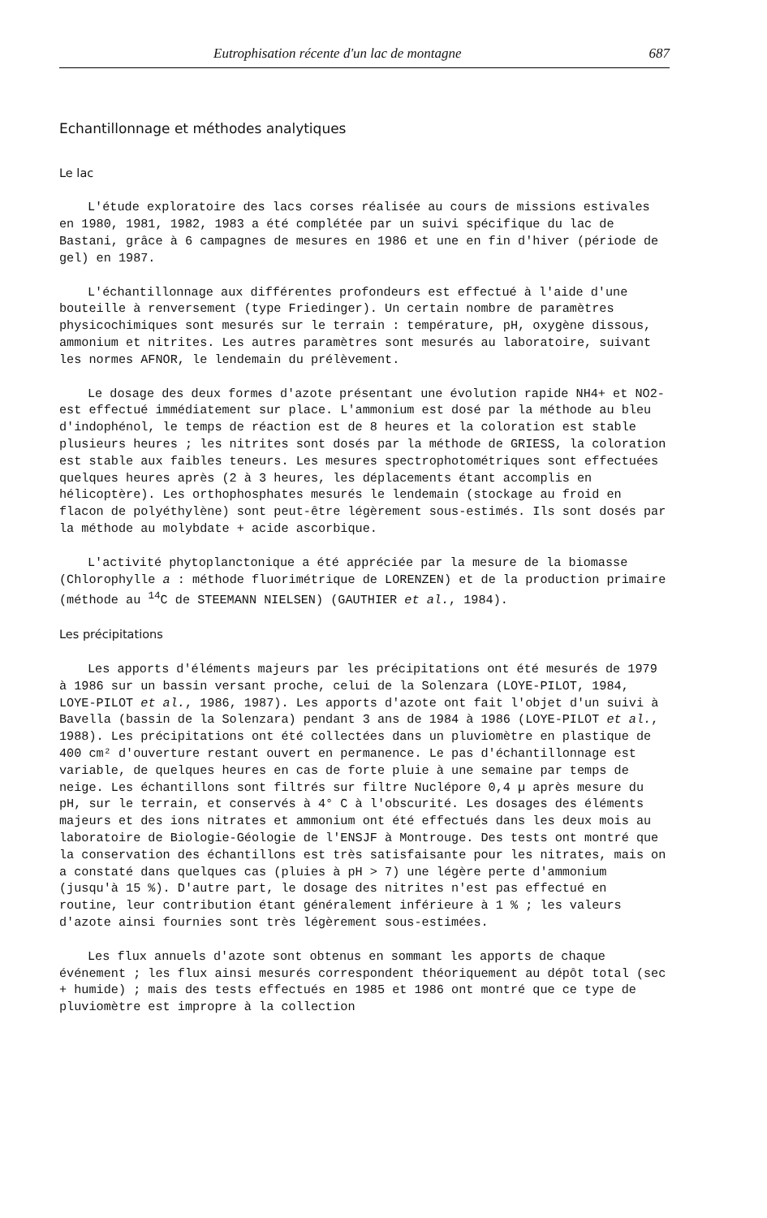Eutrophisation récente d'un lac de montagne 687
Echantillonnage et méthodes analytiques
Le lac
L'étude exploratoire des lacs corses réalisée au cours de missions estivales en 1980, 1981, 1982, 1983 a été complétée par un suivi spécifique du lac de Bastani, grâce à 6 campagnes de mesures en 1986 et une en fin d'hiver (période de gel) en 1987.
L'échantillonnage aux différentes profondeurs est effectué à l'aide d'une bouteille à renversement (type Friedinger). Un certain nombre de paramètres physicochimiques sont mesurés sur le terrain : température, pH, oxygène dissous, ammonium et nitrites. Les autres paramètres sont mesurés au laboratoire, suivant les normes AFNOR, le lendemain du prélèvement.
Le dosage des deux formes d'azote présentant une évolution rapide NH4+ et NO2- est effectué immédiatement sur place. L'ammonium est dosé par la méthode au bleu d'indophénol, le temps de réaction est de 8 heures et la coloration est stable plusieurs heures ; les nitrites sont dosés par la méthode de GRIESS, la coloration est stable aux faibles teneurs. Les mesures spectrophotométriques sont effectuées quelques heures après (2 à 3 heures, les déplacements étant accomplis en hélicoptère). Les orthophosphates mesurés le lendemain (stockage au froid en flacon de polyéthylène) sont peut-être légèrement sous-estimés. Ils sont dosés par la méthode au molybdate + acide ascorbique.
L'activité phytoplanctonique a été appréciée par la mesure de la biomasse (Chlorophylle a : méthode fluorimétrique de LORENZEN) et de la production primaire (méthode au <sup>14</sup>C de STEEMANN NIELSEN) (GAUTHIER et al., 1984).
Les précipitations
Les apports d'éléments majeurs par les précipitations ont été mesurés de 1979 à 1986 sur un bassin versant proche, celui de la Solenzara (LOYE-PILOT, 1984, LOYE-PILOT et al., 1986, 1987). Les apports d'azote ont fait l'objet d'un suivi à Bavella (bassin de la Solenzara) pendant 3 ans de 1984 à 1986 (LOYE-PILOT et al., 1988). Les précipitations ont été collectées dans un pluviomètre en plastique de 400 cm² d'ouverture restant ouvert en permanence. Le pas d'échantillonnage est variable, de quelques heures en cas de forte pluie à une semaine par temps de neige. Les échantillons sont filtrés sur filtre Nuclépore 0,4 µ après mesure du pH, sur le terrain, et conservés à 4° C à l'obscurité. Les dosages des éléments majeurs et des ions nitrates et ammonium ont été effectués dans les deux mois au laboratoire de Biologie-Géologie de l'ENSJF à Montrouge. Des tests ont montré que la conservation des échantillons est très satisfaisante pour les nitrates, mais on a constaté dans quelques cas (pluies à pH > 7) une légère perte d'ammonium (jusqu'à 15 %). D'autre part, le dosage des nitrites n'est pas effectué en routine, leur contribution étant généralement inférieure à 1 % ; les valeurs d'azote ainsi fournies sont très légèrement sous-estimées.
Les flux annuels d'azote sont obtenus en sommant les apports de chaque événement ; les flux ainsi mesurés correspondent théoriquement au dépôt total (sec + humide) ; mais des tests effectués en 1985 et 1986 ont montré que ce type de pluviomètre est impropre à la collection